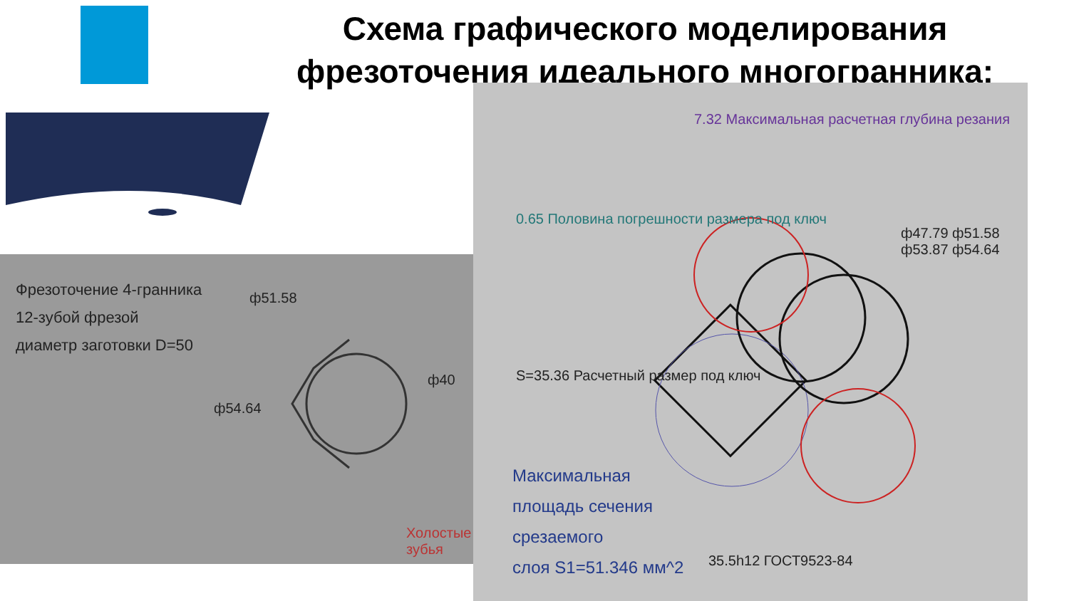Схема графического моделирования фрезоточения идеального многогранника:
Фрезоточение 4-гранника
12-зубой фрезой
диаметр заготовки D=50
ф51.58
ф54.64
ф40
Холостые зубья
0.65 Половина погрешности размера под ключ
7.32 Максимальная расчетная глубина резания
S=35.36 Расчетный размер под ключ
ф47.79 ф51.58 ф53.87 ф54.64
35.5h12 ГОСТ9523-84
Максимальная
площадь сечения
срезаемого
слоя S1=51.346 мм^2